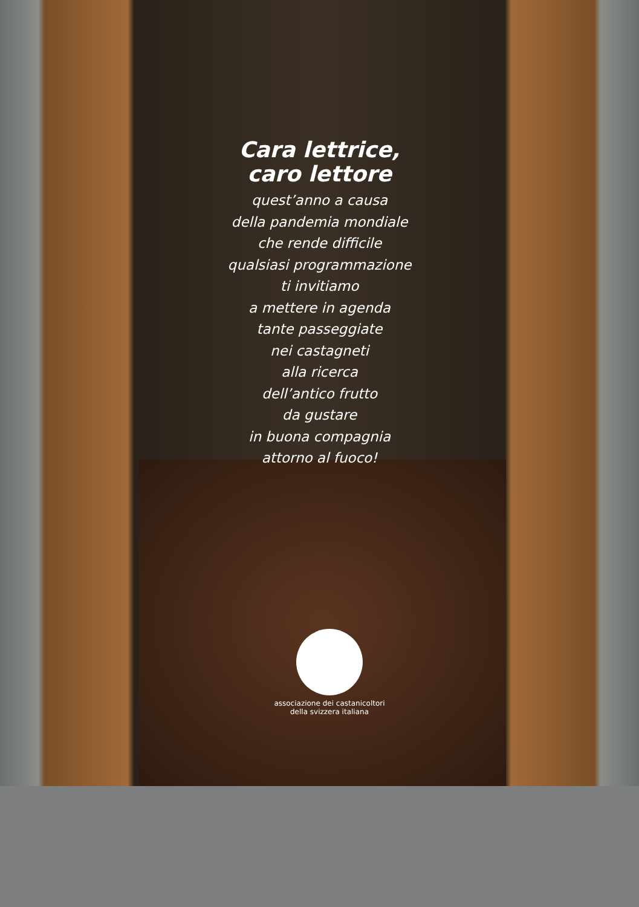Cara lettrice,
caro lettore
quest’anno a causa
della pandemia mondiale
che rende difficile
qualsiasi programmazione
ti invitiamo
a mettere in agenda
tante passeggiate
nei castagneti
alla ricerca
dell’antico frutto
da gustare
in buona compagnia
attorno al fuoco!
associazione dei castanicoltori della svizzera italiana